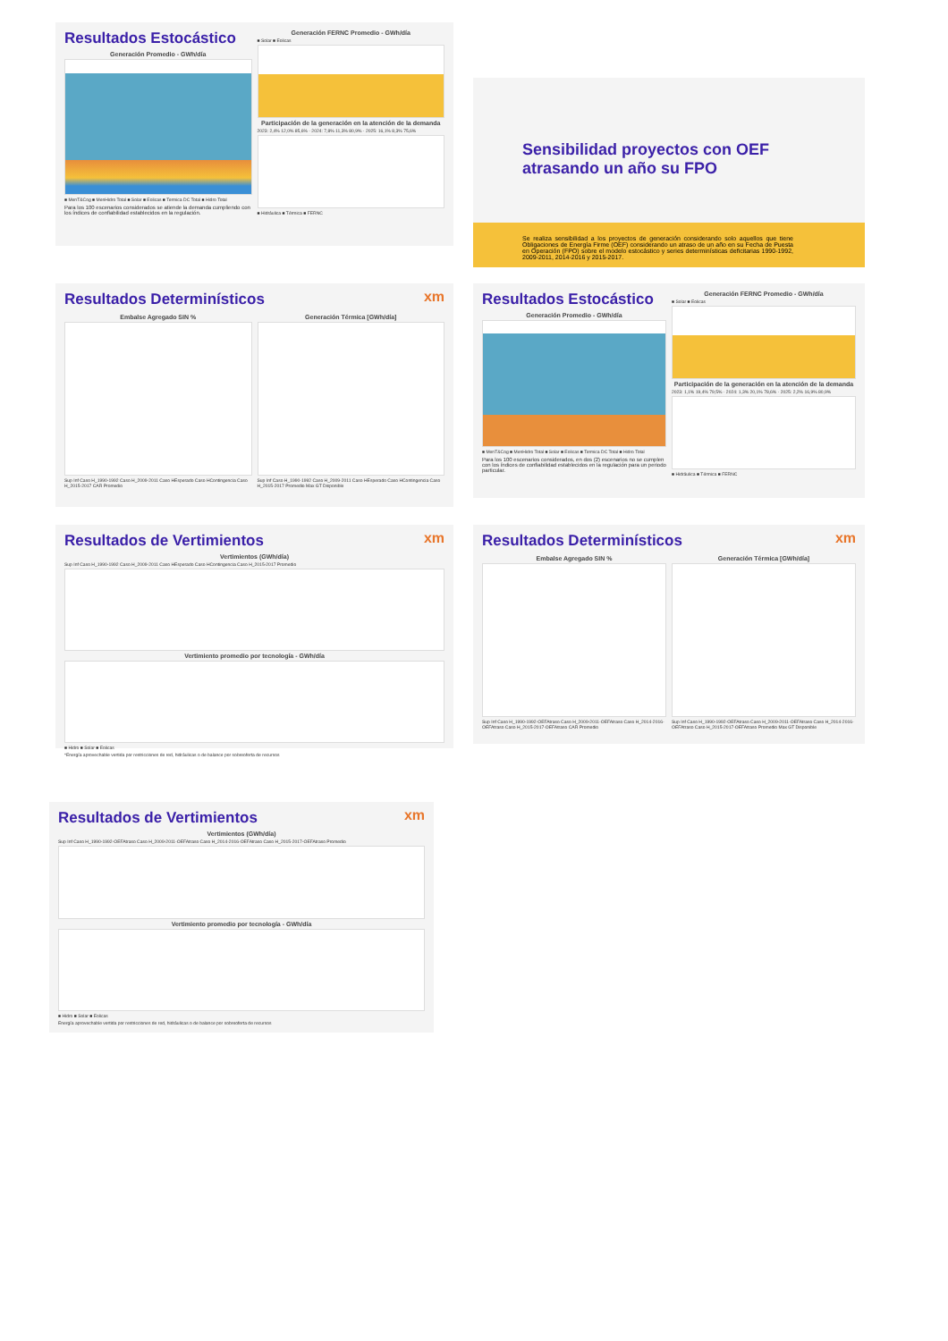Resultados Estocástico
Generación Promedio - GWh/día
■ MenT&Cog ■ MenHidro Total ■ Solar ■ Eolicas ■ Termica DC Total ■ Hidro Total
Para los 100 escenarios considerados se atiende la demanda cumpliendo con los índices de confiabilidad establecidos en la regulación.
Generación FERNC Promedio - GWh/día
■ Solar ■ Eolicas
Participación de la generación en la atención de la demanda
2023: 2,4% 12,0% 85,6% · 2024: 7,8% 11,3% 80,9% · 2025: 16,1% 8,3% 75,6%
■ Hidráulica ■ Térmica ■ FERNC
Sensibilidad proyectos con OEF
atrasando un año su FPO
Se realiza sensibilidad a los proyectos de generación considerando solo aquellos que tiene Obligaciones de Energía Firme (OEF) considerando un atraso de un año en su Fecha de Puesta en Operación (FPO) sobre el modelo estocástico y series determinísticas deficitarias 1990-1992, 2009-2011, 2014-2016 y 2015-2017.
xm
Resultados Determinísticos
Embalse Agregado SIN %
Sup Inf Caso H_1990-1992 Caso H_2009-2011 Caso HEsperado Caso HContingencia Caso H_2015-2017 CAR Promedio
Generación Térmica [GWh/día]
Sup Inf Caso H_1990-1992 Caso H_2009-2011 Caso HEsperado Caso HContingencia Caso H_2015-2017 Promedio Max GT Disponible
Resultados Estocástico
Generación Promedio - GWh/día
■ MenT&Cog ■ MenHidro Total ■ Solar ■ Eolicas ■ Termica DC Total ■ Hidro Total
Para los 100 escenarios considerados, en dos (2) escenarios no se cumplen con los índices de confiabilidad establecidos en la regulación para un periodo particular.
Generación FERNC Promedio - GWh/día
■ Solar ■ Eolicas
Participación de la generación en la atención de la demanda
2023: 1,1% 19,4% 79,5% · 2024: 1,3% 20,1% 78,6% · 2025: 2,2% 16,9% 80,9%
■ Hidráulica ■ Térmica ■ FERNC
xm
Resultados de Vertimientos
Vertimientos (GWh/día)
Sup Inf Caso H_1990-1992 Caso H_2009-2011 Caso HEsperado Caso HContingencia Caso H_2015-2017 Promedio
Vertimiento promedio por tecnología - GWh/día
■ Hidro ■ Solar ■ Eolicas
*Energía aprovechable vertida por restricciones de red, hidráulicas o de balance por sobreoferta de recursos
xm
Resultados Determinísticos
Embalse Agregado SIN %
Sup Inf Caso H_1990-1992-OEFAtraso Caso H_2009-2011-OEFAtraso Caso H_2014-2016-OEFAtraso Caso H_2015-2017-OEFAtraso CAR Promedio
Generación Térmica [GWh/día]
Sup Inf Caso H_1990-1992-OEFAtraso Caso H_2009-2011-OEFAtraso Caso H_2014-2016-OEFAtraso Caso H_2015-2017-OEFAtraso Promedio Max GT Disponible
xm
Resultados de Vertimientos
Vertimientos (GWh/día)
Sup Inf Caso H_1990-1992-OEFAtraso Caso H_2009-2011-OEFAtraso Caso H_2014-2016-OEFAtraso Caso H_2015-2017-OEFAtraso Promedio
Vertimiento promedio por tecnología - GWh/día
■ Hidro ■ Solar ■ Eolicas
Energía aprovechable vertida por restricciones de red, hidráulicas o de balance por sobreoferta de recursos